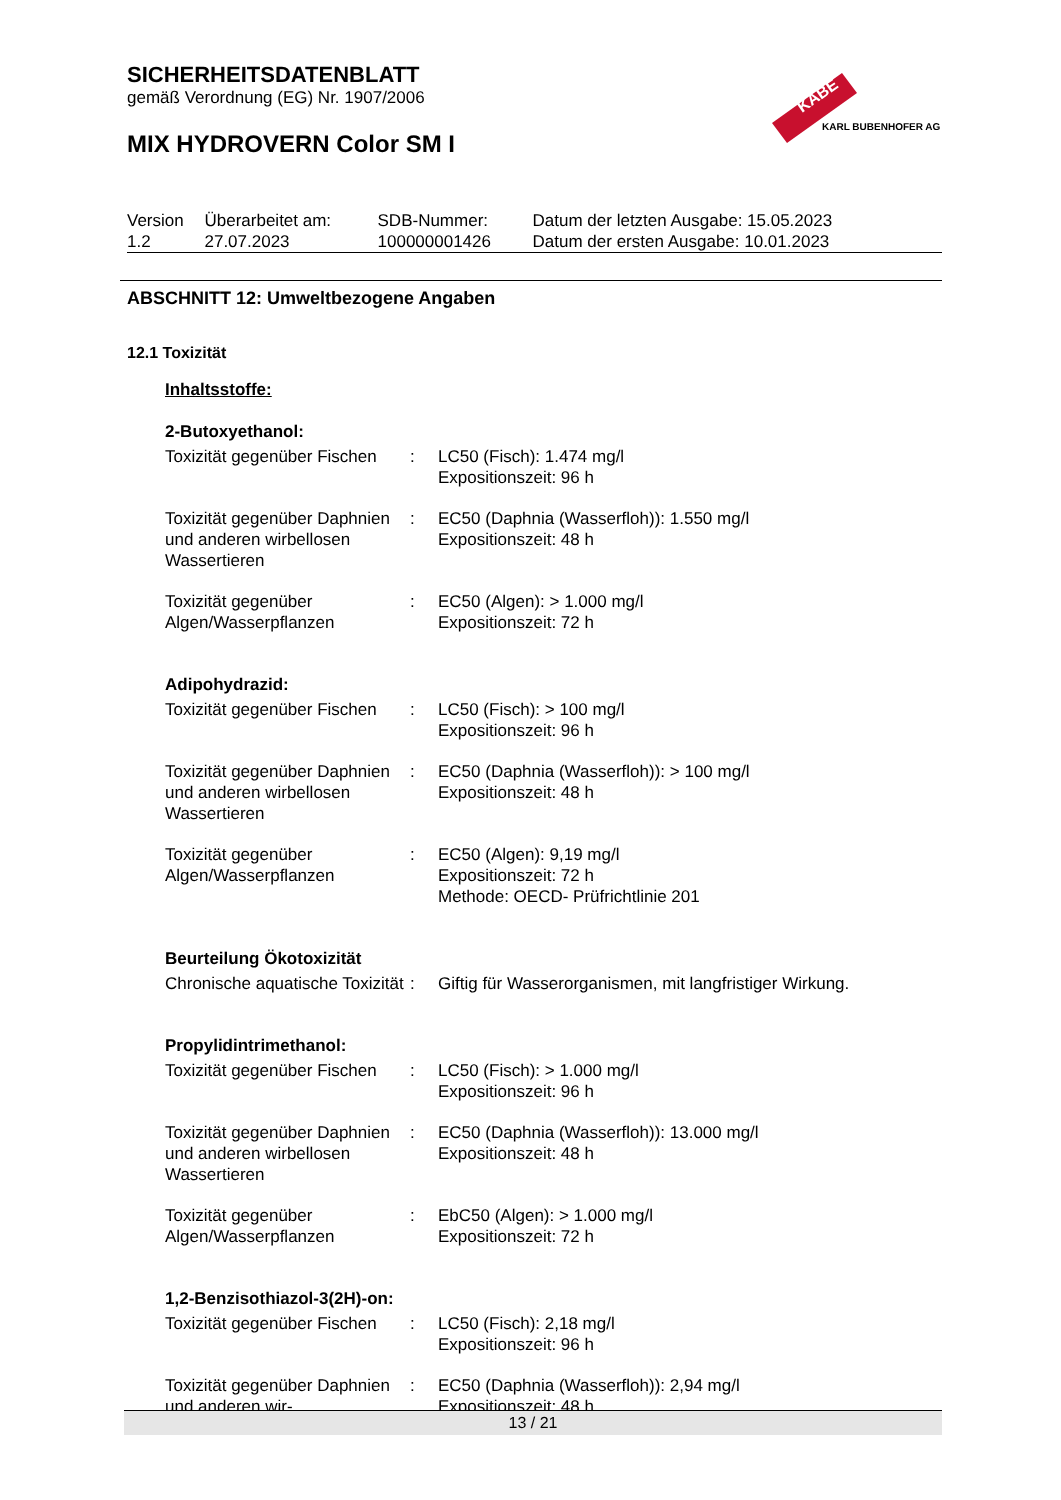SICHERHEITSDATENBLATT
gemäß Verordnung (EG) Nr. 1907/2006
MIX HYDROVERN Color SM I
KABE
KARL BUBENHOFER AG
| Version 1.2 | Überarbeitet am: 27.07.2023 | SDB-Nummer: 100000001426 | Datum der letzten Ausgabe: 15.05.2023 Datum der ersten Ausgabe: 10.01.2023 |
ABSCHNITT 12: Umweltbezogene Angaben
12.1 Toxizität
Inhaltsstoffe:
2-Butoxyethanol:
| Toxizität gegenüber Fischen | : | LC50 (Fisch): 1.474 mg/l Expositionszeit: 96 h |
| Toxizität gegenüber Daphnien und anderen wirbellosen Wassertieren | : | EC50 (Daphnia (Wasserfloh)): 1.550 mg/l Expositionszeit: 48 h |
| Toxizität gegenüber Algen/Wasserpflanzen | : | EC50 (Algen): > 1.000 mg/l Expositionszeit: 72 h |
Adipohydrazid:
| Toxizität gegenüber Fischen | : | LC50 (Fisch): > 100 mg/l Expositionszeit: 96 h |
| Toxizität gegenüber Daphnien und anderen wirbellosen Wassertieren | : | EC50 (Daphnia (Wasserfloh)): > 100 mg/l Expositionszeit: 48 h |
| Toxizität gegenüber Algen/Wasserpflanzen | : | EC50 (Algen): 9,19 mg/l Expositionszeit: 72 h Methode: OECD- Prüfrichtlinie 201 |
Beurteilung Ökotoxizität
| Chronische aquatische Toxizität | : | Giftig für Wasserorganismen, mit langfristiger Wirkung. |
Propylidintrimethanol:
| Toxizität gegenüber Fischen | : | LC50 (Fisch): > 1.000 mg/l Expositionszeit: 96 h |
| Toxizität gegenüber Daphnien und anderen wirbellosen Wassertieren | : | EC50 (Daphnia (Wasserfloh)): 13.000 mg/l Expositionszeit: 48 h |
| Toxizität gegenüber Algen/Wasserpflanzen | : | EbC50 (Algen): > 1.000 mg/l Expositionszeit: 72 h |
1,2-Benzisothiazol-3(2H)-on:
| Toxizität gegenüber Fischen | : | LC50 (Fisch): 2,18 mg/l Expositionszeit: 96 h |
| Toxizität gegenüber Daphnien und anderen wir- | : | EC50 (Daphnia (Wasserfloh)): 2,94 mg/l Expositionszeit: 48 h |
13 / 21